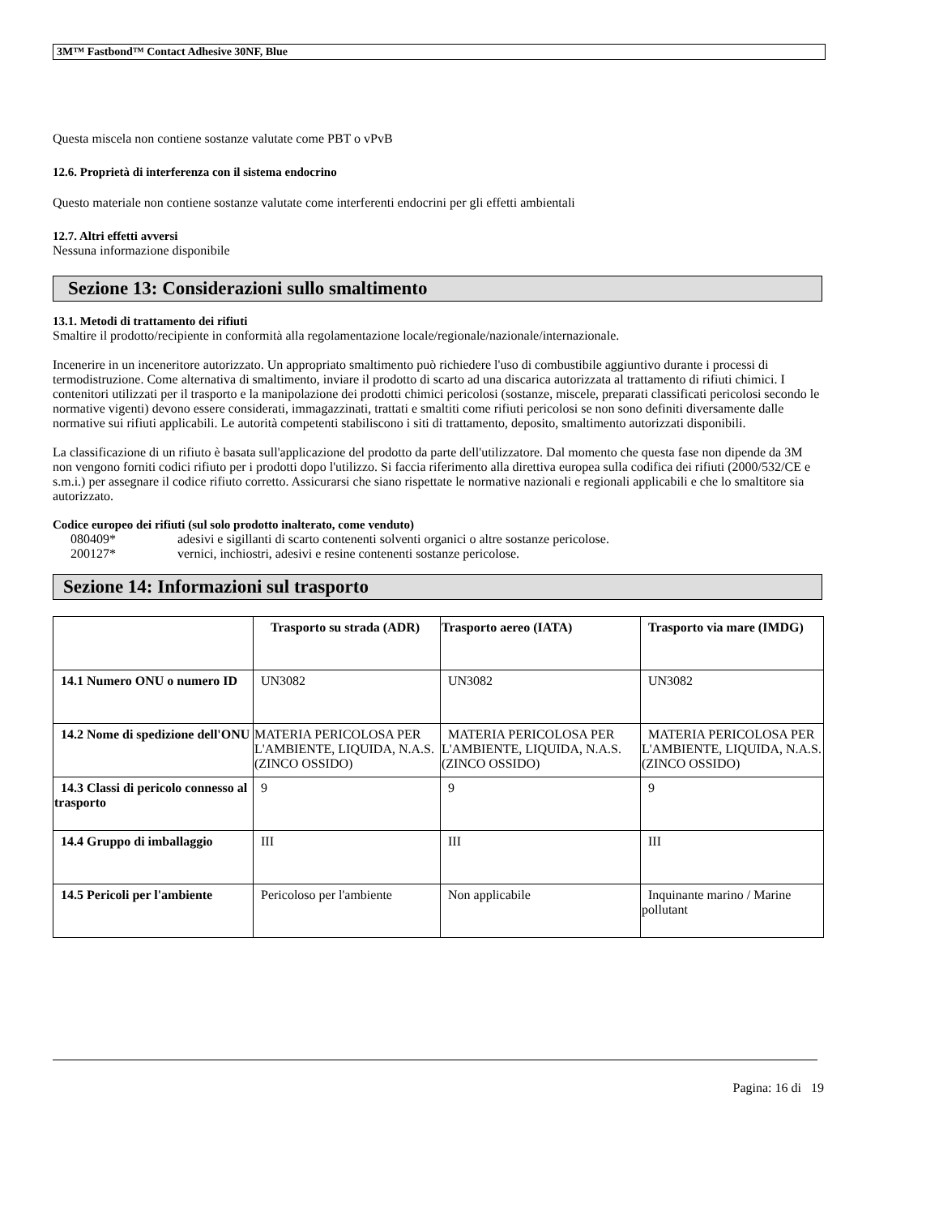3M™ Fastbond™ Contact Adhesive 30NF, Blue
Questa miscela non contiene sostanze valutate come PBT o vPvB
12.6. Proprietà di interferenza con il sistema endocrino
Questo materiale non contiene sostanze valutate come interferenti endocrini per gli effetti ambientali
12.7. Altri effetti avversi
Nessuna informazione disponibile
Sezione 13: Considerazioni sullo smaltimento
13.1. Metodi di trattamento dei rifiuti
Smaltire il prodotto/recipiente in conformità alla regolamentazione locale/regionale/nazionale/internazionale.
Incenerire in un inceneritore autorizzato. Un appropriato smaltimento può richiedere l'uso di combustibile aggiuntivo durante i processi di termodistruzione. Come alternativa di smaltimento, inviare il prodotto di scarto ad una discarica autorizzata al trattamento di rifiuti chimici. I contenitori utilizzati per il trasporto e la manipolazione dei prodotti chimici pericolosi (sostanze, miscele, preparati classificati pericolosi secondo le normative vigenti) devono essere considerati, immagazzinati, trattati e smaltiti come rifiuti pericolosi se non sono definiti diversamente dalle normative sui rifiuti applicabili. Le autorità competenti stabiliscono i siti di trattamento, deposito, smaltimento autorizzati disponibili.
La classificazione di un rifiuto è basata sull'applicazione del prodotto da parte dell'utilizzatore. Dal momento che questa fase non dipende da 3M non vengono forniti codici rifiuto per i prodotti dopo l'utilizzo. Si faccia riferimento alla direttiva europea sulla codifica dei rifiuti (2000/532/CE e s.m.i.) per assegnare il codice rifiuto corretto. Assicurarsi che siano rispettate le normative nazionali e regionali applicabili e che lo smaltitore sia autorizzato.
Codice europeo dei rifiuti (sul solo prodotto inalterato, come venduto)
080409* adesivi e sigillanti di scarto contenenti solventi organici o altre sostanze pericolose.
200127* vernici, inchiostri, adesivi e resine contenenti sostanze pericolose.
Sezione 14: Informazioni sul trasporto
| | Trasporto su strada (ADR) | Trasporto aereo (IATA) | Trasporto via mare (IMDG) |
| --- | --- | --- | --- |
| 14.1 Numero ONU o numero ID | UN3082 | UN3082 | UN3082 |
| 14.2 Nome di spedizione dell'ONU | MATERIA PERICOLOSA PER L'AMBIENTE, LIQUIDA, N.A.S.(ZINCO OSSIDO) | MATERIA PERICOLOSA PER L'AMBIENTE, LIQUIDA, N.A.S.(ZINCO OSSIDO) | MATERIA PERICOLOSA PER L'AMBIENTE, LIQUIDA, N.A.S.(ZINCO OSSIDO) |
| 14.3 Classi di pericolo connesso al trasporto | 9 | 9 | 9 |
| 14.4 Gruppo di imballaggio | III | III | III |
| 14.5 Pericoli per l'ambiente | Pericoloso per l'ambiente | Non applicabile | Inquinante marino / Marine pollutant |
Pagina: 16 di 19